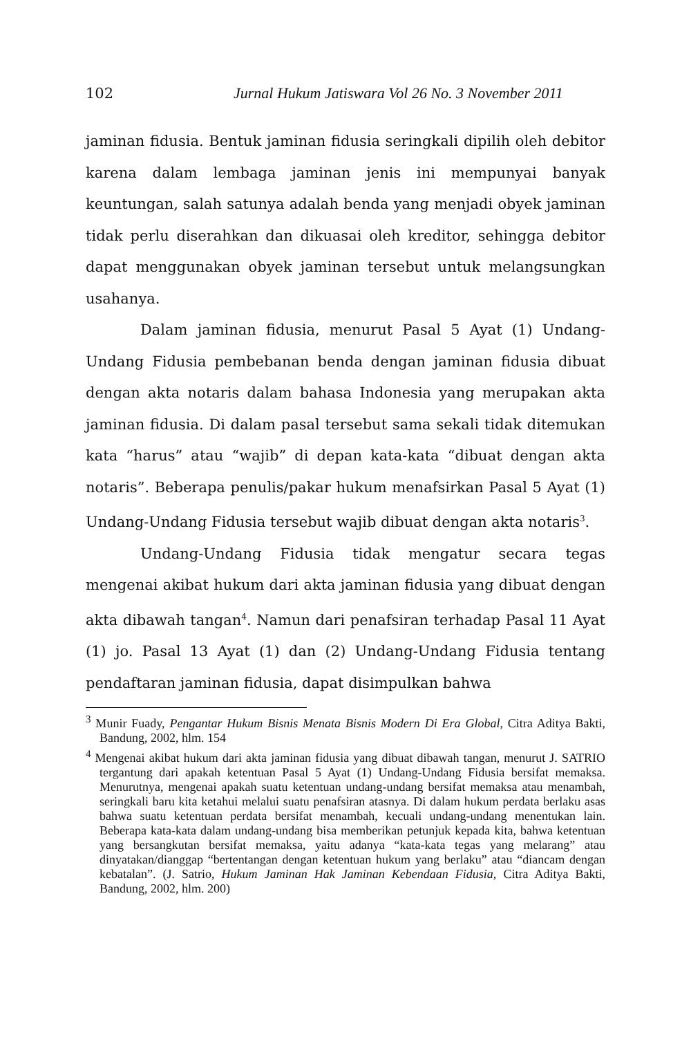102 Jurnal Hukum Jatiswara Vol 26 No. 3 November 2011
jaminan fidusia. Bentuk jaminan fidusia seringkali dipilih oleh debitor karena dalam lembaga jaminan jenis ini mempunyai banyak keuntungan, salah satunya adalah benda yang menjadi obyek jaminan tidak perlu diserahkan dan dikuasai oleh kreditor, sehingga debitor dapat menggunakan obyek jaminan tersebut untuk melangsungkan usahanya.
Dalam jaminan fidusia, menurut Pasal 5 Ayat (1) Undang-Undang Fidusia pembebanan benda dengan jaminan fidusia dibuat dengan akta notaris dalam bahasa Indonesia yang merupakan akta jaminan fidusia. Di dalam pasal tersebut sama sekali tidak ditemukan kata “harus” atau “wajib” di depan kata-kata “dibuat dengan akta notaris”. Beberapa penulis/pakar hukum menafsirkan Pasal 5 Ayat (1) Undang-Undang Fidusia tersebut wajib dibuat dengan akta notaris<sup>3</sup>.
Undang-Undang Fidusia tidak mengatur secara tegas mengenai akibat hukum dari akta jaminan fidusia yang dibuat dengan akta dibawah tangan<sup>4</sup>. Namun dari penafsiran terhadap Pasal 11 Ayat (1) jo. Pasal 13 Ayat (1) dan (2) Undang-Undang Fidusia tentang pendaftaran jaminan fidusia, dapat disimpulkan bahwa
<sup>3</sup> Munir Fuady, Pengantar Hukum Bisnis Menata Bisnis Modern Di Era Global, Citra Aditya Bakti, Bandung, 2002, hlm. 154
<sup>4</sup> Mengenai akibat hukum dari akta jaminan fidusia yang dibuat dibawah tangan, menurut J. SATRIO tergantung dari apakah ketentuan Pasal 5 Ayat (1) Undang-Undang Fidusia bersifat memaksa. Menurutnya, mengenai apakah suatu ketentuan undang-undang bersifat memaksa atau menambah, seringkali baru kita ketahui melalui suatu penafsiran atasnya. Di dalam hukum perdata berlaku asas bahwa suatu ketentuan perdata bersifat menambah, kecuali undang-undang menentukan lain. Beberapa kata-kata dalam undang-undang bisa memberikan petunjuk kepada kita, bahwa ketentuan yang bersangkutan bersifat memaksa, yaitu adanya “kata-kata tegas yang melarang” atau dinyatakan/dianggap “bertentangan dengan ketentuan hukum yang berlaku” atau “diancam dengan kebatalan”. (J. Satrio, Hukum Jaminan Hak Jaminan Kebendaan Fidusia, Citra Aditya Bakti, Bandung, 2002, hlm. 200)